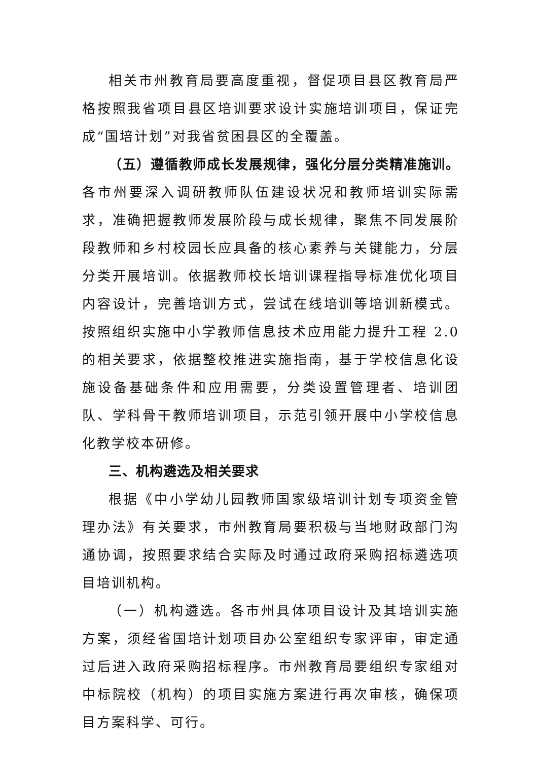相关市州教育局要高度重视，督促项目县区教育局严格按照我省项目县区培训要求设计实施培训项目，保证完成“国培计划”对我省贫困县区的全覆盖。
（五）遵循教师成长发展规律，强化分层分类精准施训。各市州要深入调研教师队伍建设状况和教师培训实际需求，准确把握教师发展阶段与成长规律，聚焦不同发展阶段教师和乡村校园长应具备的核心素养与关键能力，分层分类开展培训。依据教师校长培训课程指导标准优化项目内容设计，完善培训方式，尝试在线培训等培训新模式。按照组织实施中小学教师信息技术应用能力提升工程 2.0 的相关要求，依据整校推进实施指南，基于学校信息化设施设备基础条件和应用需要，分类设置管理者、培训团队、学科骨干教师培训项目，示范引领开展中小学校信息化教学校本研修。
三、机构遴选及相关要求
根据《中小学幼儿园教师国家级培训计划专项资金管理办法》有关要求，市州教育局要积极与当地财政部门沟通协调，按照要求结合实际及时通过政府采购招标遴选项目培训机构。
（一）机构遴选。各市州具体项目设计及其培训实施方案，须经省国培计划项目办公室组织专家评审，审定通过后进入政府采购招标程序。市州教育局要组织专家组对中标院校（机构）的项目实施方案进行再次审核，确保项目方案科学、可行。